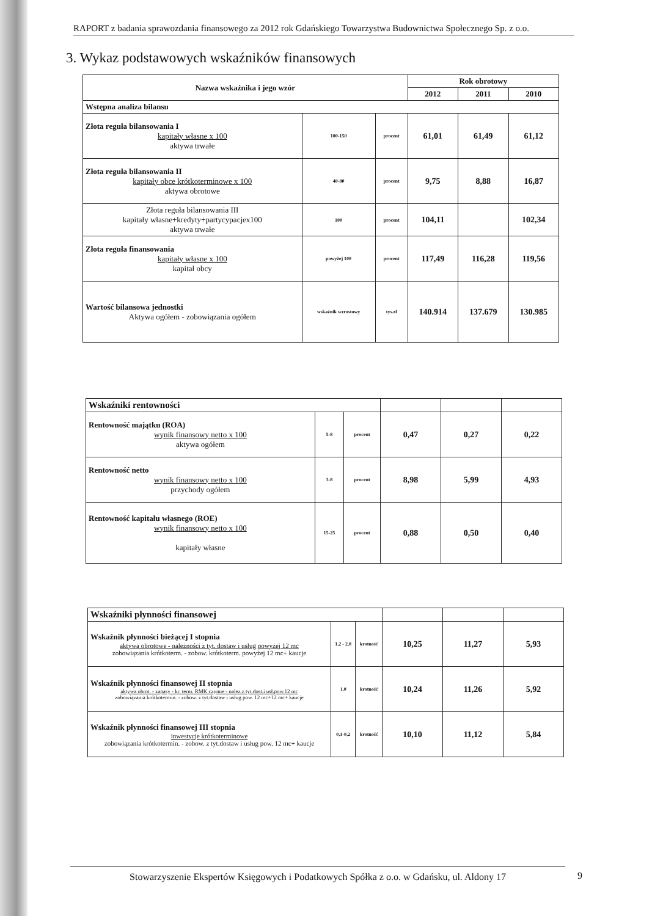RAPORT z badania sprawozdania finansowego za 2012 rok Gdańskiego Towarzystwa Budownictwa Społecznego Sp. z o.o.
3. Wykaz podstawowych wskaźników finansowych
| Nazwa wskaźnika i jego wzór | | | Rok obrotowy | | |
| --- | --- | --- | --- | --- | --- |
| | | | 2012 | 2011 | 2010 |
| Wstępna analiza bilansu | | | | | |
| Złota reguła bilansowania I kapitały własne x 100 aktywa trwałe | 100-150 | procent | 61,01 | 61,49 | 61,12 |
| Złota reguła bilansowania II kapitały obce krótkoterminowe x 100 aktywa obrotowe | 40-80 | procent | 9,75 | 8,88 | 16,87 |
| Złota reguła bilansowania III kapitały własne+kredyty+partycypacjex100 aktywa trwałe | 100 | procent | 104,11 | | 102,34 |
| Złota reguła finansowania kapitały własne x 100 kapitał obcy | powyżej 100 | procent | 117,49 | 116,28 | 119,56 |
| Wartość bilansowa jednostki Aktywa ogółem - zobowiązania ogółem | wskaźnik wzrostowy | tys.zł | 140.914 | 137.679 | 130.985 |
| Wskaźniki rentowności | | | | | |
| Rentowność majątku (ROA) wynik finansowy netto x 100 aktywa ogółem | 5-8 | procent | 0,47 | 0,27 | 0,22 |
| Rentowność netto wynik finansowy netto x 100 przychody ogółem | 3-8 | procent | 8,98 | 5,99 | 4,93 |
| Rentowność kapitału własnego (ROE) wynik finansowy netto x 100 kapitały własne | 15-25 | procent | 0,88 | 0,50 | 0,40 |
| Wskaźniki płynności finansowej | | | | | |
| Wskaźnik płynności bieżącej I stopnia aktywa obrotowe - należności z tyt. dostaw i usług powyżej 12 mc zobowiązania krótkoterm. - zobow. krótkoterm. powyżej 12 mc+ kaucje | 1,2 - 2,0 | krotność | 10,25 | 11,27 | 5,93 |
| Wskaźnik płynności finansowej II stopnia aktywa obrot. - zapasy - kr. term. RMK czynne - nalez.z tyt.dost.i usł.pow.12 mc zobowiązania krótkotermin. - zobow. z tyt.dostaw i usług pow. 12 mc+12 mc+ kaucje | 1,0 | krotność | 10,24 | 11,26 | 5,92 |
| Wskaźnik płynności finansowej III stopnia inwestycje krótkoterminowe zobowiązania krótkotermin. - zobow. z tyt.dostaw i usług pow. 12 mc+ kaucje | 0,1-0,2 | krotność | 10,10 | 11,12 | 5,84 |
Stowarzyszenie Ekspertów Księgowych i Podatkowych Spółka z o.o. w Gdańsku, ul. Aldony 17
9